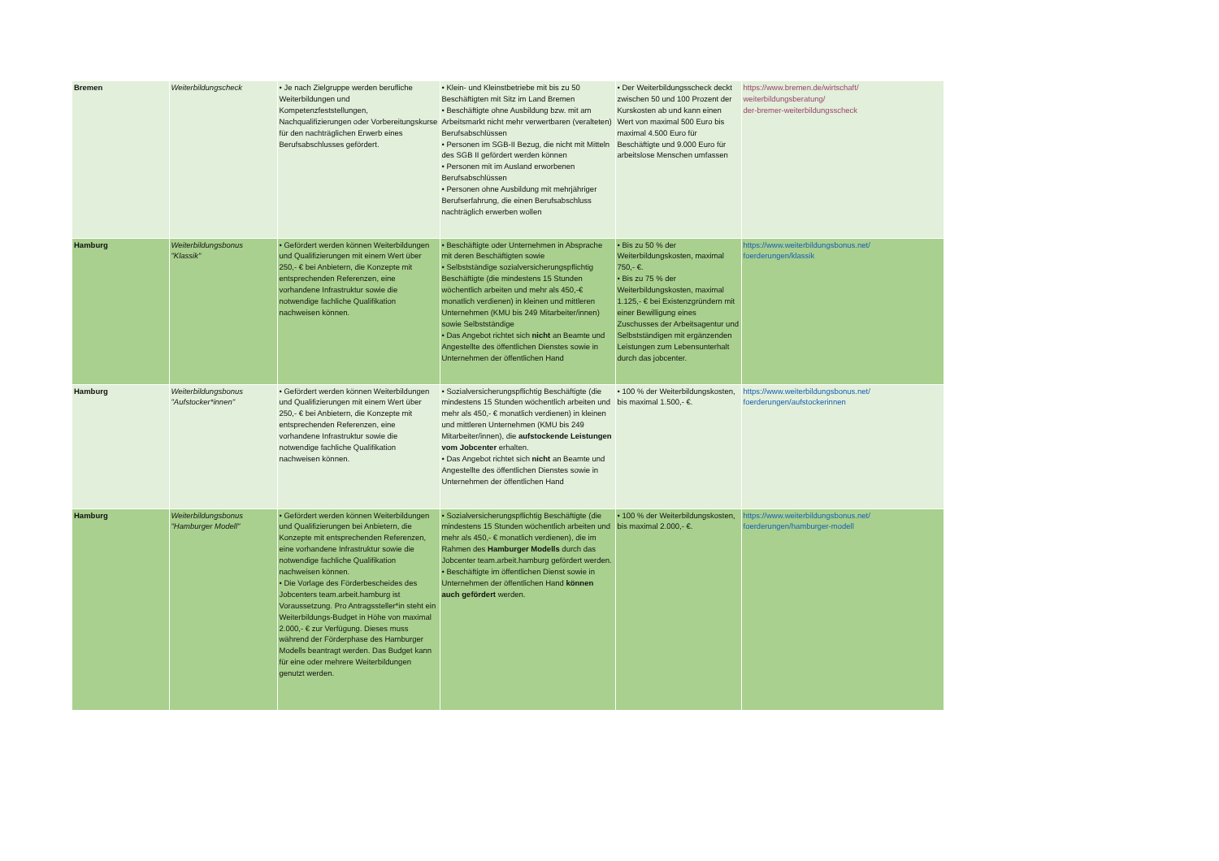| Bremen | Weiterbildungscheck | • Je nach Zielgruppe werden berufliche Weiterbildungen und Kompetenzfeststellungen, Nachqualifizierungen oder Vorbereitungskurse für den nachträglichen Erwerb eines Berufsabschlusses gefördert. | • Klein- und Kleinstbetriebe mit bis zu 50 Beschäftigten mit Sitz im Land Bremen • Beschäftigte ohne Ausbildung bzw. mit am Arbeitsmarkt nicht mehr verwertbaren (veralteten) Berufsabschlüssen • Personen im SGB-II Bezug, die nicht mit Mitteln des SGB II gefördert werden können • Personen mit im Ausland erworbenen Berufsabschlüssen • Personen ohne Ausbildung mit mehrjähriger Berufserfahrung, die einen Berufsabschluss nachträglich erwerben wollen | • Der Weiterbildungsscheck deckt zwischen 50 und 100 Prozent der Kurskosten ab und kann einen Wert von maximal 500 Euro bis maximal 4.500 Euro für Beschäftigte und 9.000 Euro für arbeitslose Menschen umfassen | https://www.bremen.de/wirtschaft/ weiterbildungsberatung/ der-bremer-weiterbildungsscheck |
| Hamburg | Weiterbildungsbonus "Klassik" | • Gefördert werden können Weiterbildungen und Qualifizierungen mit einem Wert über 250,- € bei Anbietern, die Konzepte mit entsprechenden Referenzen, eine vorhandene Infrastruktur sowie die notwendige fachliche Qualifikation nachweisen können. | • Beschäftigte oder Unternehmen in Absprache mit deren Beschäftigten sowie • Selbstständige sozialversicherungspflichtig Beschäftigte (die mindestens 15 Stunden wöchentlich arbeiten und mehr als 450,-€ monatlich verdienen) in kleinen und mittleren Unternehmen (KMU bis 249 Mitarbeiter/innen) sowie Selbstständige • Das Angebot richtet sich nicht an Beamte und Angestellte des öffentlichen Dienstes sowie in Unternehmen der öffentlichen Hand | • Bis zu 50 % der Weiterbildungskosten, maximal 750,- €. • Bis zu 75 % der Weiterbildungskosten, maximal 1.125,- € bei Existenzgründern mit einer Bewilligung eines Zuschusses der Arbeitsagentur und Selbstständigen mit ergänzenden Leistungen zum Lebensunterhalt durch das jobcenter. | https://www.weiterbildungsbonus.net/ foerderungen/klassik |
| Hamburg | Weiterbildungsbonus "Aufstocker*innen" | • Gefördert werden können Weiterbildungen und Qualifizierungen mit einem Wert über 250,- € bei Anbietern, die Konzepte mit entsprechenden Referenzen, eine vorhandene Infrastruktur sowie die notwendige fachliche Qualifikation nachweisen können. | • Sozialversicherungspflichtig Beschäftigte (die mindestens 15 Stunden wöchentlich arbeiten und mehr als 450,- € monatlich verdienen) in kleinen und mittleren Unternehmen (KMU bis 249 Mitarbeiter/innen), die aufstockende Leistungen vom Jobcenter erhalten. • Das Angebot richtet sich nicht an Beamte und Angestellte des öffentlichen Dienstes sowie in Unternehmen der öffentlichen Hand | • 100 % der Weiterbildungskosten, bis maximal 1.500,- €. | https://www.weiterbildungsbonus.net/ foerderungen/aufstockerinnen |
| Hamburg | Weiterbildungsbonus "Hamburger Modell" | • Gefördert werden können Weiterbildungen und Qualifizierungen bei Anbietern, die Konzepte mit entsprechenden Referenzen, eine vorhandene Infrastruktur sowie die notwendige fachliche Qualifikation nachweisen können. • Die Vorlage des Förderbescheides des Jobcenters team.arbeit.hamburg ist Voraussetzung. Pro Antragssteller*in steht ein Weiterbildungs-Budget in Höhe von maximal 2.000,- € zur Verfügung. Dieses muss während der Förderphase des Hamburger Modells beantragt werden. Das Budget kann für eine oder mehrere Weiterbildungen genutzt werden. | • Sozialversicherungspflichtig Beschäftigte (die mindestens 15 Stunden wöchentlich arbeiten und mehr als 450,- € monatlich verdienen), die im Rahmen des Hamburger Modells durch das Jobcenter team.arbeit.hamburg gefördert werden. • Beschäftigte im öffentlichen Dienst sowie in Unternehmen der öffentlichen Hand können auch gefördert werden. | • 100 % der Weiterbildungskosten, bis maximal 2.000,- €. | https://www.weiterbildungsbonus.net/ foerderungen/hamburger-modell |